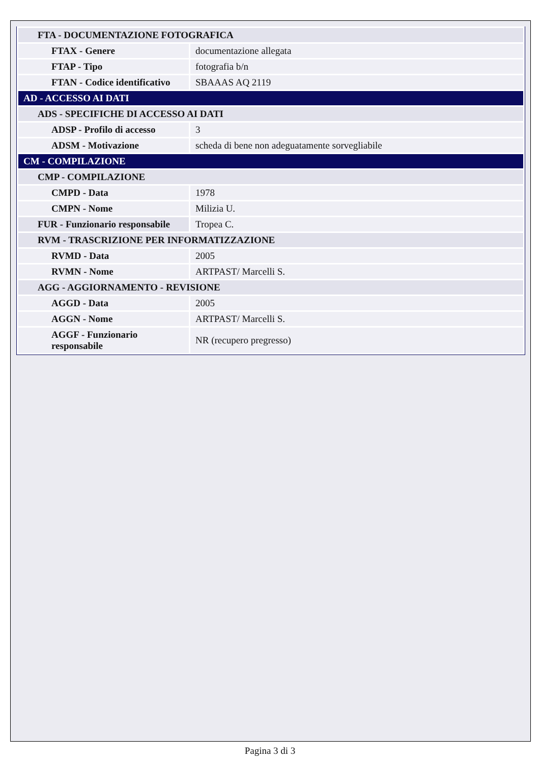| FTA - DOCUMENTAZIONE FOTOGRAFICA | |
| FTAX - Genere | documentazione allegata |
| FTAP - Tipo | fotografia b/n |
| FTAN - Codice identificativo | SBAAAS AQ 2119 |
| AD - ACCESSO AI DATI | |
| ADS - SPECIFICHE DI ACCESSO AI DATI | |
| ADSP - Profilo di accesso | 3 |
| ADSM - Motivazione | scheda di bene non adeguatamente sorvegliabile |
| CM - COMPILAZIONE | |
| CMP - COMPILAZIONE | |
| CMPD - Data | 1978 |
| CMPN - Nome | Milizia U. |
| FUR - Funzionario responsabile | Tropea C. |
| RVM - TRASCRIZIONE PER INFORMATIZZAZIONE | |
| RVMD - Data | 2005 |
| RVMN - Nome | ARTPAST/ Marcelli S. |
| AGG - AGGIORNAMENTO - REVISIONE | |
| AGGD - Data | 2005 |
| AGGN - Nome | ARTPAST/ Marcelli S. |
| AGGF - Funzionario responsabile | NR (recupero pregresso) |
Pagina 3 di 3